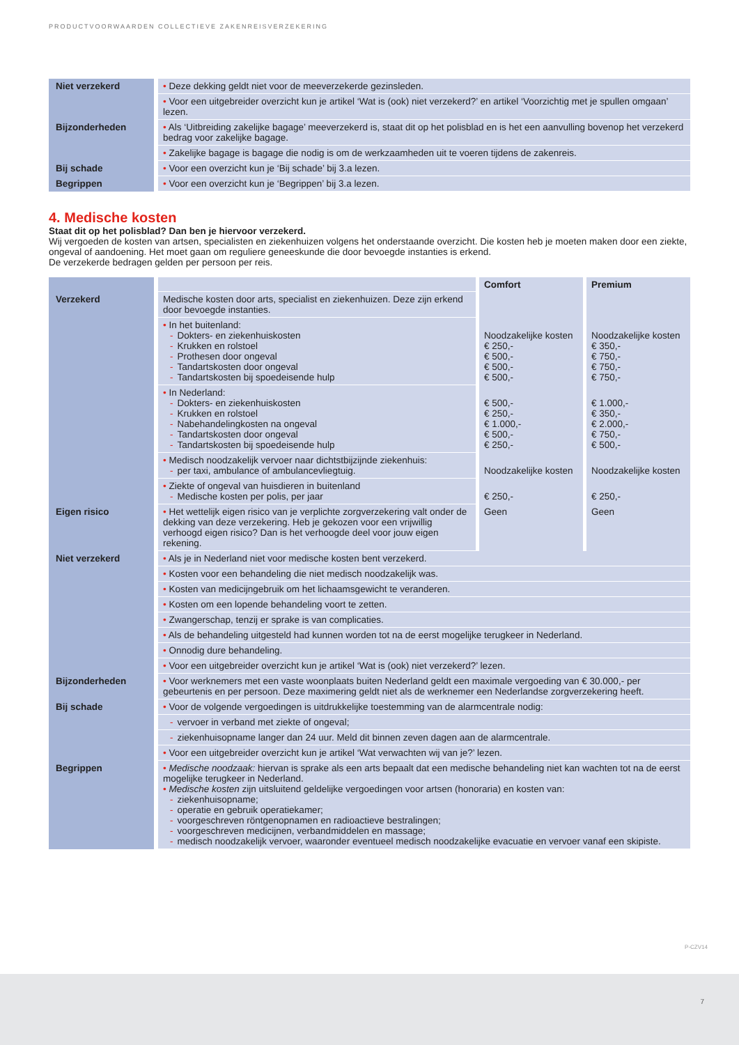PRODUCTVOORWAARDEN COLLECTIEVE ZAKENREISVERZEKERING
| Niet verzekerd | • Deze dekking geldt niet voor de meeverzekerde gezinsleden. |
| | • Voor een uitgebreider overzicht kun je artikel ‘Wat is (ook) niet verzekerd?’ en artikel ‘Voorzichtig met je spullen omgaan’ lezen. |
| Bijzonderheden | • Als ‘Uitbreiding zakelijke bagage’ meeverzekerd is, staat dit op het polisblad en is het een aanvulling bovenop het verzekerd bedrag voor zakelijke bagage. |
| | • Zakelijke bagage is bagage die nodig is om de werkzaamheden uit te voeren tijdens de zakenreis. |
| Bij schade | • Voor een overzicht kun je ‘Bij schade’ bij 3.a lezen. |
| Begrippen | • Voor een overzicht kun je ‘Begrippen’ bij 3.a lezen. |
4. Medische kosten
Staat dit op het polisblad? Dan ben je hiervoor verzekerd.
Wij vergoeden de kosten van artsen, specialisten en ziekenhuizen volgens het onderstaande overzicht. Die kosten heb je moeten maken door een ziekte, ongeval of aandoening. Het moet gaan om reguliere geneeskunde die door bevoegde instanties is erkend.
De verzekerde bedragen gelden per persoon per reis.
| | | Comfort | Premium |
| --- | --- | --- | --- |
| Verzekerd | Medische kosten door arts, specialist en ziekenhuizen. Deze zijn erkend door bevoegde instanties. | | |
| | • In het buitenland: - Dokters- en ziekenhuiskosten - Krukken en rolstoel - Prothesen door ongeval - Tandartskosten door ongeval - Tandartskosten bij spoedeisende hulp | Noodzakelijke kosten € 250,- € 500,- € 500,- € 500,- | Noodzakelijke kosten € 350,- € 750,- € 750,- € 750,- |
| | • In Nederland: - Dokters- en ziekenhuiskosten - Krukken en rolstoel - Nabehandelingkosten na ongeval - Tandartskosten door ongeval - Tandartskosten bij spoedeisende hulp | € 500,- € 250,- € 1.000,- € 500,- € 250,- | € 1.000,- € 350,- € 2.000,- € 750,- € 500,- |
| | • Medisch noodzakelijk vervoer naar dichtstbijzijnde ziekenhuis: - per taxi, ambulance of ambulancevliegtuig. | Noodzakelijke kosten | Noodzakelijke kosten |
| | • Ziekte of ongeval van huisdieren in buitenland - Medische kosten per polis, per jaar | € 250,- | € 250,- |
| Eigen risico | • Het wettelijk eigen risico van je verplichte zorgverzekering valt onder de dekking van deze verzekering. Heb je gekozen voor een vrijwillig verhoogd eigen risico? Dan is het verhoogde deel voor jouw eigen rekening. | Geen | Geen |
| Niet verzekerd | • Als je in Nederland niet voor medische kosten bent verzekerd. | | |
| | • Kosten voor een behandeling die niet medisch noodzakelijk was. | | |
| | • Kosten van medicijngebruik om het lichaamsgewicht te veranderen. | | |
| | • Kosten om een lopende behandeling voort te zetten. | | |
| | • Zwangerschap, tenzij er sprake is van complicaties. | | |
| | • Als de behandeling uitgesteld had kunnen worden tot na de eerst mogelijke terugkeer in Nederland. | | |
| | • Onnodig dure behandeling. | | |
| | • Voor een uitgebreider overzicht kun je artikel ‘Wat is (ook) niet verzekerd?’ lezen. | | |
| Bijzonderheden | • Voor werknemers met een vaste woonplaats buiten Nederland geldt een maximale vergoeding van € 30.000,- per gebeurtenis en per persoon. Deze maximering geldt niet als de werknemer een Nederlandse zorgverzekering heeft. | | |
| Bij schade | • Voor de volgende vergoedingen is uitdrukkelijke toestemming van de alarmcentrale nodig: | | |
| | - vervoer in verband met ziekte of ongeval; | | |
| | - ziekenhuisopname langer dan 24 uur. Meld dit binnen zeven dagen aan de alarmcentrale. | | |
| | • Voor een uitgebreider overzicht kun je artikel ‘Wat verwachten wij van je?’ lezen. | | |
| Begrippen | • Medische noodzaak: hiervan is sprake als een arts bepaalt dat een medische behandeling niet kan wachten tot na de eerst mogelijke terugkeer in Nederland. • Medische kosten zijn uitsluitend geldelijke vergoedingen voor artsen (honoraria) en kosten van: - ziekenhuisopname; - operatie en gebruik operatiekamer; - voorgeschreven röntgenopnamen en radioactieve bestralingen; - voorgeschreven medicijnen, verbandmiddelen en massage; - medisch noodzakelijk vervoer, waaronder eventueel medisch noodzakelijke evacuatie en vervoer vanaf een skipiste. | | |
P-CZV14
7